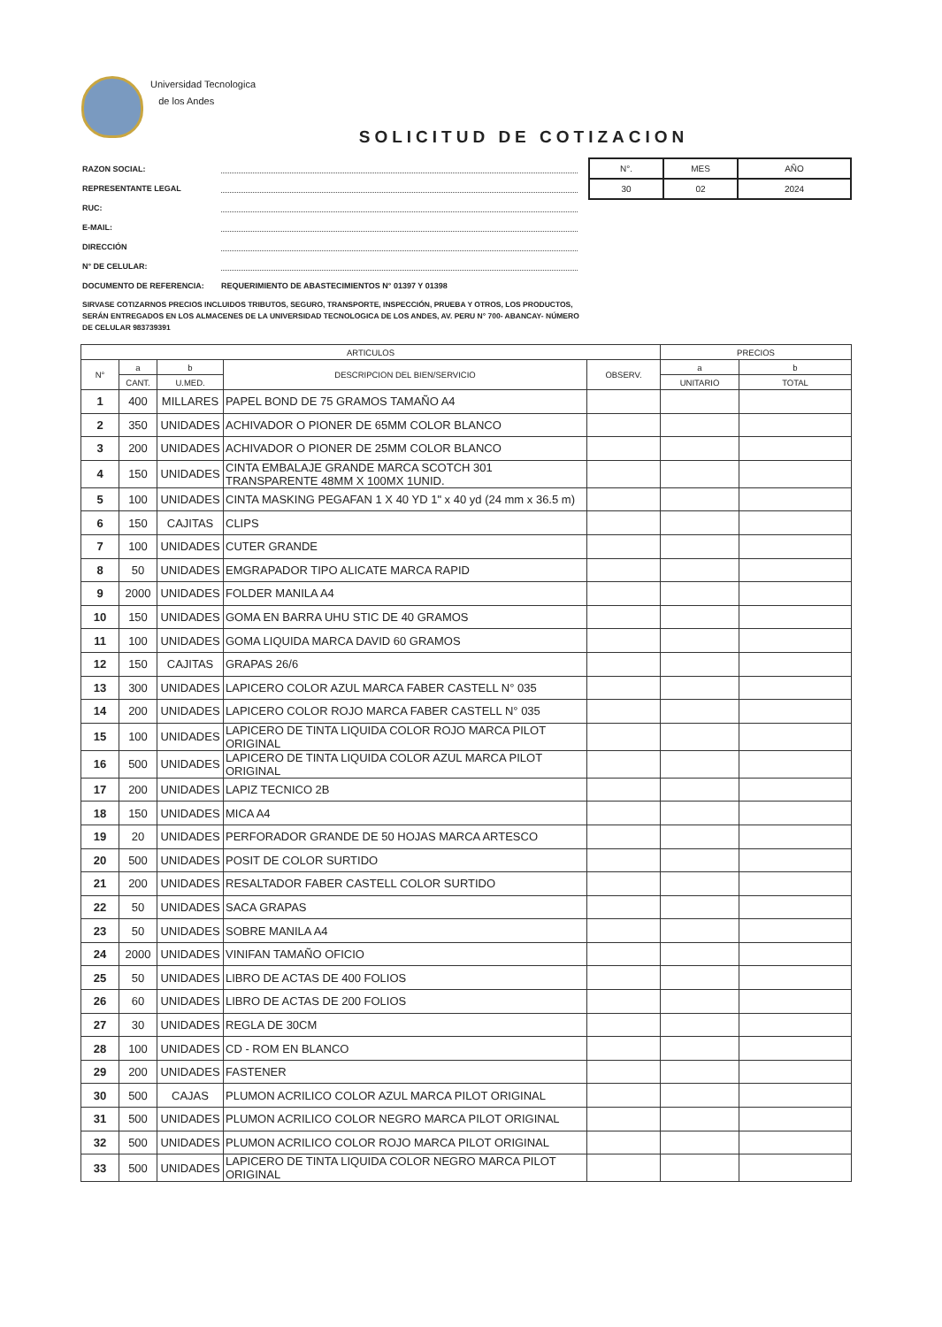Universidad Tecnologica
de los Andes
SOLICITUD DE COTIZACION
RAZON SOCIAL:
REPRESENTANTE LEGAL
RUC:
E-MAIL:
DIRECCIÓN
N° DE CELULAR:
DOCUMENTO DE REFERENCIA: REQUERIMIENTO DE ABASTECIMIENTOS N° 01397 Y 01398
| N°. | MES | AÑO |
| 30 | 02 | 2024 |
SIRVASE COTIZARNOS PRECIOS INCLUIDOS TRIBUTOS, SEGURO, TRANSPORTE, INSPECCIÓN, PRUEBA Y OTROS, LOS PRODUCTOS, SERÁN ENTREGADOS EN LOS ALMACENES DE LA UNIVERSIDAD TECNOLOGICA DE LOS ANDES, AV. PERU N° 700- ABANCAY- NÚMERO DE CELULAR 983739391
| ARTICULOS | | | | | PRECIOS | |
| --- | --- | --- | --- | --- | --- | --- |
| N° | a | b | DESCRIPCION DEL BIEN/SERVICIO | OBSERV. | a | b |
| | CANT. | U.MED. | | | UNITARIO | TOTAL |
| 1 | 400 | MILLARES | PAPEL BOND DE 75 GRAMOS TAMAÑO A4 | | | |
| 2 | 350 | UNIDADES | ACHIVADOR O PIONER DE 65MM COLOR BLANCO | | | |
| 3 | 200 | UNIDADES | ACHIVADOR O PIONER DE 25MM COLOR BLANCO | | | |
| 4 | 150 | UNIDADES | CINTA EMBALAJE GRANDE MARCA SCOTCH 301 TRANSPARENTE 48MM X 100MX 1UNID. | | | |
| 5 | 100 | UNIDADES | CINTA MASKING PEGAFAN 1 X 40 YD 1" x 40 yd (24 mm x 36.5 m) | | | |
| 6 | 150 | CAJITAS | CLIPS | | | |
| 7 | 100 | UNIDADES | CUTER GRANDE | | | |
| 8 | 50 | UNIDADES | EMGRAPADOR TIPO ALICATE MARCA RAPID | | | |
| 9 | 2000 | UNIDADES | FOLDER MANILA A4 | | | |
| 10 | 150 | UNIDADES | GOMA EN BARRA UHU STIC DE 40 GRAMOS | | | |
| 11 | 100 | UNIDADES | GOMA LIQUIDA MARCA DAVID 60 GRAMOS | | | |
| 12 | 150 | CAJITAS | GRAPAS 26/6 | | | |
| 13 | 300 | UNIDADES | LAPICERO COLOR AZUL MARCA FABER CASTELL N° 035 | | | |
| 14 | 200 | UNIDADES | LAPICERO COLOR ROJO MARCA FABER CASTELL N° 035 | | | |
| 15 | 100 | UNIDADES | LAPICERO DE TINTA LIQUIDA COLOR ROJO MARCA PILOT ORIGINAL | | | |
| 16 | 500 | UNIDADES | LAPICERO DE TINTA LIQUIDA COLOR AZUL MARCA PILOT ORIGINAL | | | |
| 17 | 200 | UNIDADES | LAPIZ TECNICO 2B | | | |
| 18 | 150 | UNIDADES | MICA A4 | | | |
| 19 | 20 | UNIDADES | PERFORADOR GRANDE DE 50 HOJAS MARCA ARTESCO | | | |
| 20 | 500 | UNIDADES | POSIT DE COLOR SURTIDO | | | |
| 21 | 200 | UNIDADES | RESALTADOR FABER CASTELL COLOR SURTIDO | | | |
| 22 | 50 | UNIDADES | SACA GRAPAS | | | |
| 23 | 50 | UNIDADES | SOBRE MANILA A4 | | | |
| 24 | 2000 | UNIDADES | VINIFAN TAMAÑO OFICIO | | | |
| 25 | 50 | UNIDADES | LIBRO DE ACTAS DE 400 FOLIOS | | | |
| 26 | 60 | UNIDADES | LIBRO DE ACTAS DE 200 FOLIOS | | | |
| 27 | 30 | UNIDADES | REGLA DE 30CM | | | |
| 28 | 100 | UNIDADES | CD - ROM EN BLANCO | | | |
| 29 | 200 | UNIDADES | FASTENER | | | |
| 30 | 500 | CAJAS | PLUMON ACRILICO COLOR AZUL MARCA PILOT ORIGINAL | | | |
| 31 | 500 | UNIDADES | PLUMON ACRILICO COLOR NEGRO MARCA PILOT ORIGINAL | | | |
| 32 | 500 | UNIDADES | PLUMON ACRILICO COLOR ROJO MARCA PILOT ORIGINAL | | | |
| 33 | 500 | UNIDADES | LAPICERO DE TINTA LIQUIDA COLOR NEGRO MARCA PILOT ORIGINAL | | | |